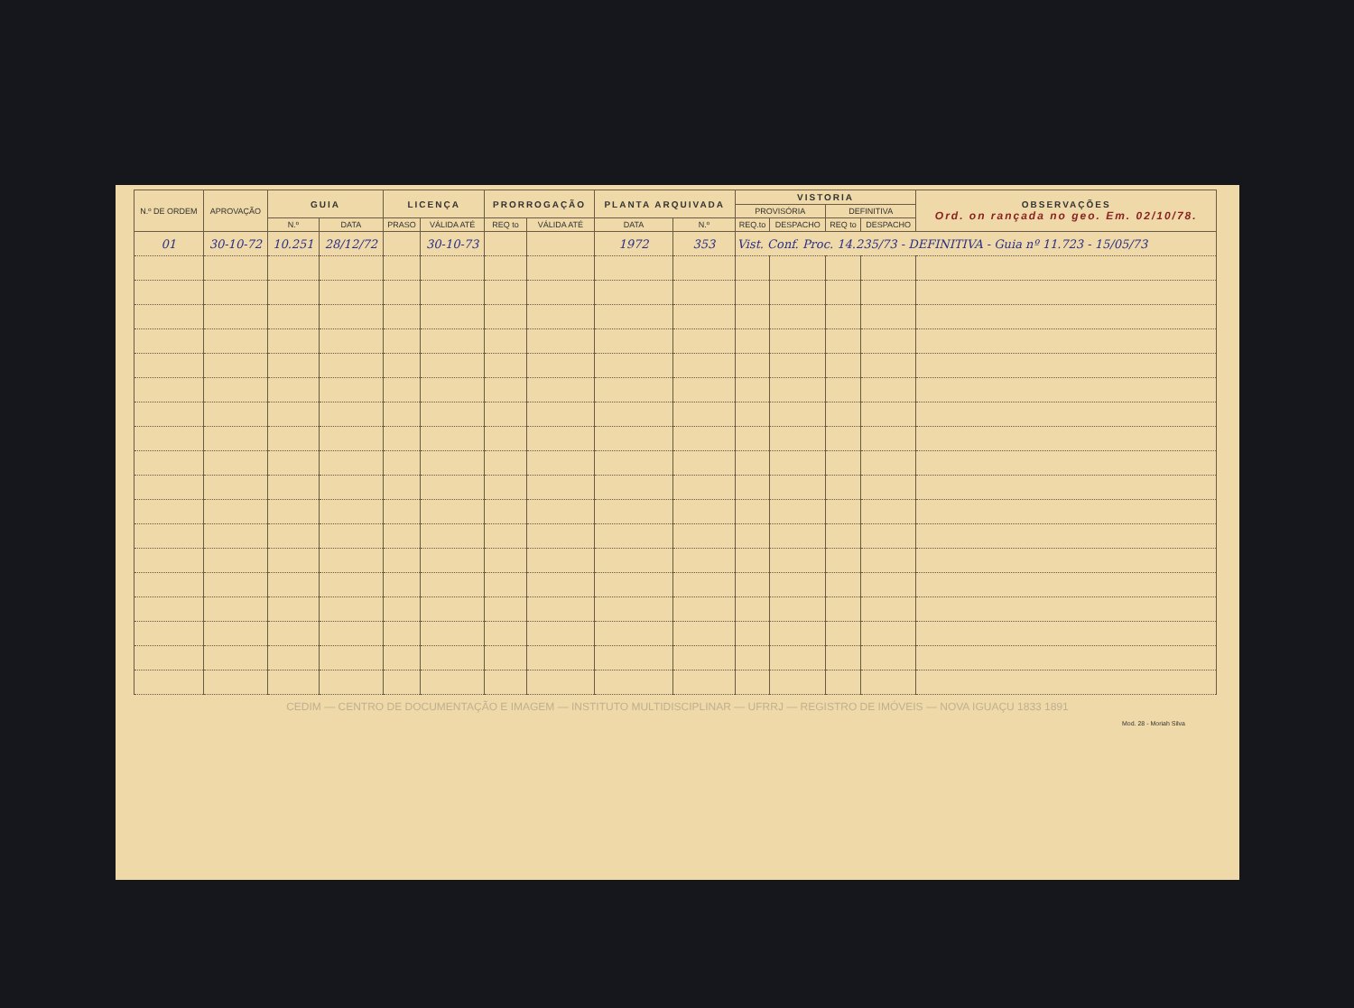| N.º DE ORDEM | APROVAÇÃO | GUIA | | LICENÇA | | PRORROGAÇÃO | | PLANTA ARQUIVADA | | VISTORIA | | | | OBSERVAÇÕES Ord. on rançada no geo. Em. 02/10/78. |
| --- | --- | --- | --- | --- | --- | --- | --- | --- | --- | --- | --- | --- | --- | --- |
| | | | | | | | | | | PROVISÓRIA | | DEFINITIVA | | |
| | | N.º | DATA | PRASO | VÁLIDA ATÉ | REQ to | VÁLIDA ATÉ | DATA | N.º | REQ.to | DESPACHO | REQ to | DESPACHO | |
| 01 | 30-10-72 | 10.251 | 28/12/72 | | 30-10-73 | | | 1972 | 353 | Vist. Conf. Proc. 14.235/73 - DEFINITIVA - Guia nº 11.723 - 15/05/73 | | | | |
CEDIM — CENTRO DE DOCUMENTAÇÃO E IMAGEM — INSTITUTO MULTIDISCIPLINAR — UFRRJ — REGISTRO DE IMÓVEIS — NOVA IGUAÇU 1833 1891
Mod. 28 - Moriah Silva